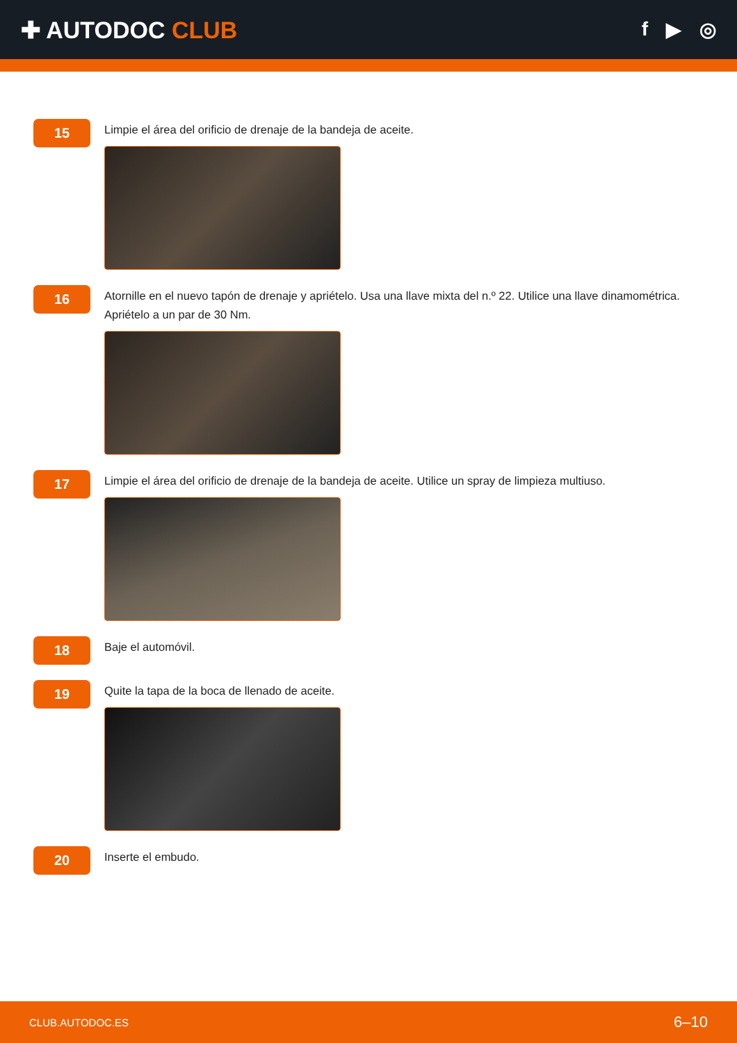✚ AUTODOC CLUB
f ▶ ◎
15
Limpie el área del orificio de drenaje de la bandeja de aceite.
16
Atornille en el nuevo tapón de drenaje y apriételo. Usa una llave mixta del n.º 22. Utilice una llave dinamométrica. Apriételo a un par de 30 Nm.
17
Limpie el área del orificio de drenaje de la bandeja de aceite. Utilice un spray de limpieza multiuso.
18
Baje el automóvil.
19
Quite la tapa de la boca de llenado de aceite.
20
Inserte el embudo.
CLUB.AUTODOC.ES 6–10